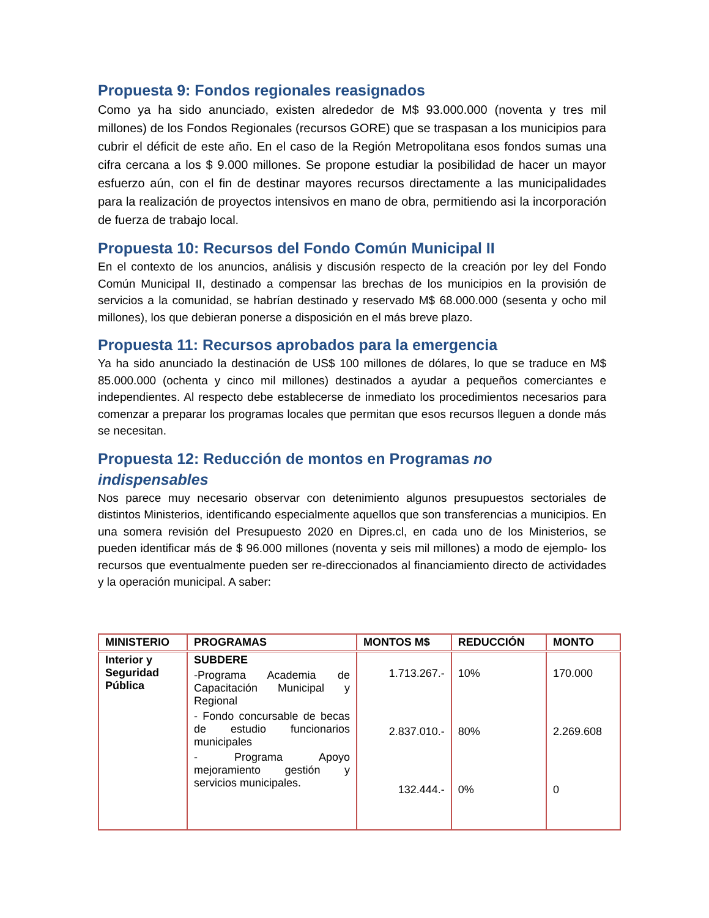Propuesta 9: Fondos regionales reasignados
Como ya ha sido anunciado, existen alrededor de M$ 93.000.000 (noventa y tres mil millones) de los Fondos Regionales (recursos GORE) que se traspasan a los municipios para cubrir el déficit de este año. En el caso de la Región Metropolitana esos fondos sumas una cifra cercana a los $ 9.000 millones. Se propone estudiar la posibilidad de hacer un mayor esfuerzo aún, con el fin de destinar mayores recursos directamente a las municipalidades para la realización de proyectos intensivos en mano de obra, permitiendo asi la incorporación de fuerza de trabajo local.
Propuesta 10: Recursos del Fondo Común Municipal II
En el contexto de los anuncios, análisis y discusión respecto de la creación por ley del Fondo Común Municipal II, destinado a compensar las brechas de los municipios en la provisión de servicios a la comunidad, se habrían destinado y reservado M$ 68.000.000 (sesenta y ocho mil millones), los que debieran ponerse a disposición en el más breve plazo.
Propuesta 11: Recursos aprobados para la emergencia
Ya ha sido anunciado la destinación de US$ 100 millones de dólares, lo que se traduce en M$ 85.000.000 (ochenta y cinco mil millones) destinados a ayudar a pequeños comerciantes e independientes. Al respecto debe establecerse de inmediato los procedimientos necesarios para comenzar a preparar los programas locales que permitan que esos recursos lleguen a donde más se necesitan.
Propuesta 12: Reducción de montos en Programas no indispensables
Nos parece muy necesario observar con detenimiento algunos presupuestos sectoriales de distintos Ministerios, identificando especialmente aquellos que son transferencias a municipios. En una somera revisión del Presupuesto 2020 en Dipres.cl, en cada uno de los Ministerios, se pueden identificar más de $ 96.000 millones (noventa y seis mil millones) a modo de ejemplo- los recursos que eventualmente pueden ser re-direccionados al financiamiento directo de actividades y la operación municipal. A saber:
| MINISTERIO | PROGRAMAS | MONTOS M$ | REDUCCIÓN | MONTO |
| --- | --- | --- | --- | --- |
| Interior y Seguridad Pública | SUBDERE -Programa Academia de Capacitación Municipal y Regional - Fondo concursable de becas de estudio funcionarios municipales - Programa Apoyo mejoramiento gestión y servicios municipales. | 1.713.267.- 2.837.010.- 132.444.- | 10% 80% 0% | 170.000 2.269.608 0 |